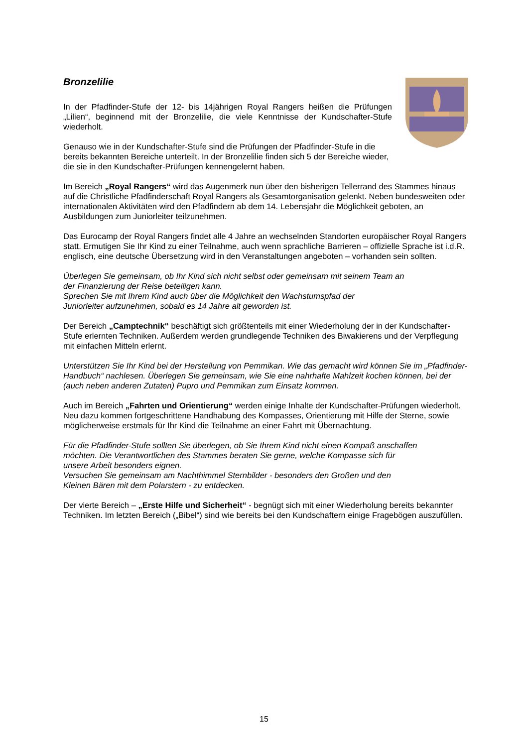Bronzelilie
In der Pfadfinder-Stufe der 12- bis 14jährigen Royal Rangers heißen die Prüfungen „Lilien“, beginnend mit der Bronzelilie, die viele Kenntnisse der Kundschafter-Stufe wiederholt.
Genauso wie in der Kundschafter-Stufe sind die Prüfungen der Pfadfinder-Stufe in die bereits bekannten Bereiche unterteilt. In der Bronzelilie finden sich 5 der Bereiche wieder, die sie in den Kundschafter-Prüfungen kennengelernt haben.
Im Bereich „Royal Rangers“ wird das Augenmerk nun über den bisherigen Tellerrand des Stammes hinaus auf die Christliche Pfadfinderschaft Royal Rangers als Gesamtorganisation gelenkt. Neben bundesweiten oder internationalen Aktivitäten wird den Pfadfindern ab dem 14. Lebensjahr die Möglichkeit geboten, an Ausbildungen zum Juniorleiter teilzunehmen.
Das Eurocamp der Royal Rangers findet alle 4 Jahre an wechselnden Standorten europäischer Royal Rangers statt. Ermutigen Sie Ihr Kind zu einer Teilnahme, auch wenn sprachliche Barrieren – offizielle Sprache ist i.d.R. englisch, eine deutsche Übersetzung wird in den Veranstaltungen angeboten – vorhanden sein sollten.
Überlegen Sie gemeinsam, ob Ihr Kind sich nicht selbst oder gemeinsam mit seinem Team an
der Finanzierung der Reise beteiligen kann.
Sprechen Sie mit Ihrem Kind auch über die Möglichkeit den Wachstumspfad der
Juniorleiter aufzunehmen, sobald es 14 Jahre alt geworden ist.
Der Bereich „Camptechnik“ beschäftigt sich größtenteils mit einer Wiederholung der in der Kundschafter-Stufe erlernten Techniken. Außerdem werden grundlegende Techniken des Biwakierens und der Verpflegung mit einfachen Mitteln erlernt.
Unterstützen Sie Ihr Kind bei der Herstellung von Pemmikan. Wie das gemacht wird können Sie im „Pfadfinder-Handbuch“ nachlesen. Überlegen Sie gemeinsam, wie Sie eine nahrhafte Mahlzeit kochen können, bei der (auch neben anderen Zutaten) Pupro und Pemmikan zum Einsatz kommen.
Auch im Bereich „Fahrten und Orientierung“ werden einige Inhalte der Kundschafter-Prüfungen wiederholt. Neu dazu kommen fortgeschrittene Handhabung des Kompasses, Orientierung mit Hilfe der Sterne, sowie möglicherweise erstmals für Ihr Kind die Teilnahme an einer Fahrt mit Übernachtung.
Für die Pfadfinder-Stufe sollten Sie überlegen, ob Sie Ihrem Kind nicht einen Kompaß anschaffen
möchten. Die Verantwortlichen des Stammes beraten Sie gerne, welche Kompasse sich für
unsere Arbeit besonders eignen.
Versuchen Sie gemeinsam am Nachthimmel Sternbilder - besonders den Großen und den
Kleinen Bären mit dem Polarstern - zu entdecken.
Der vierte Bereich – „Erste Hilfe und Sicherheit“ - begnügt sich mit einer Wiederholung bereits bekannter Techniken. Im letzten Bereich („Bibel“) sind wie bereits bei den Kundschaftern einige Fragebögen auszufüllen.
15